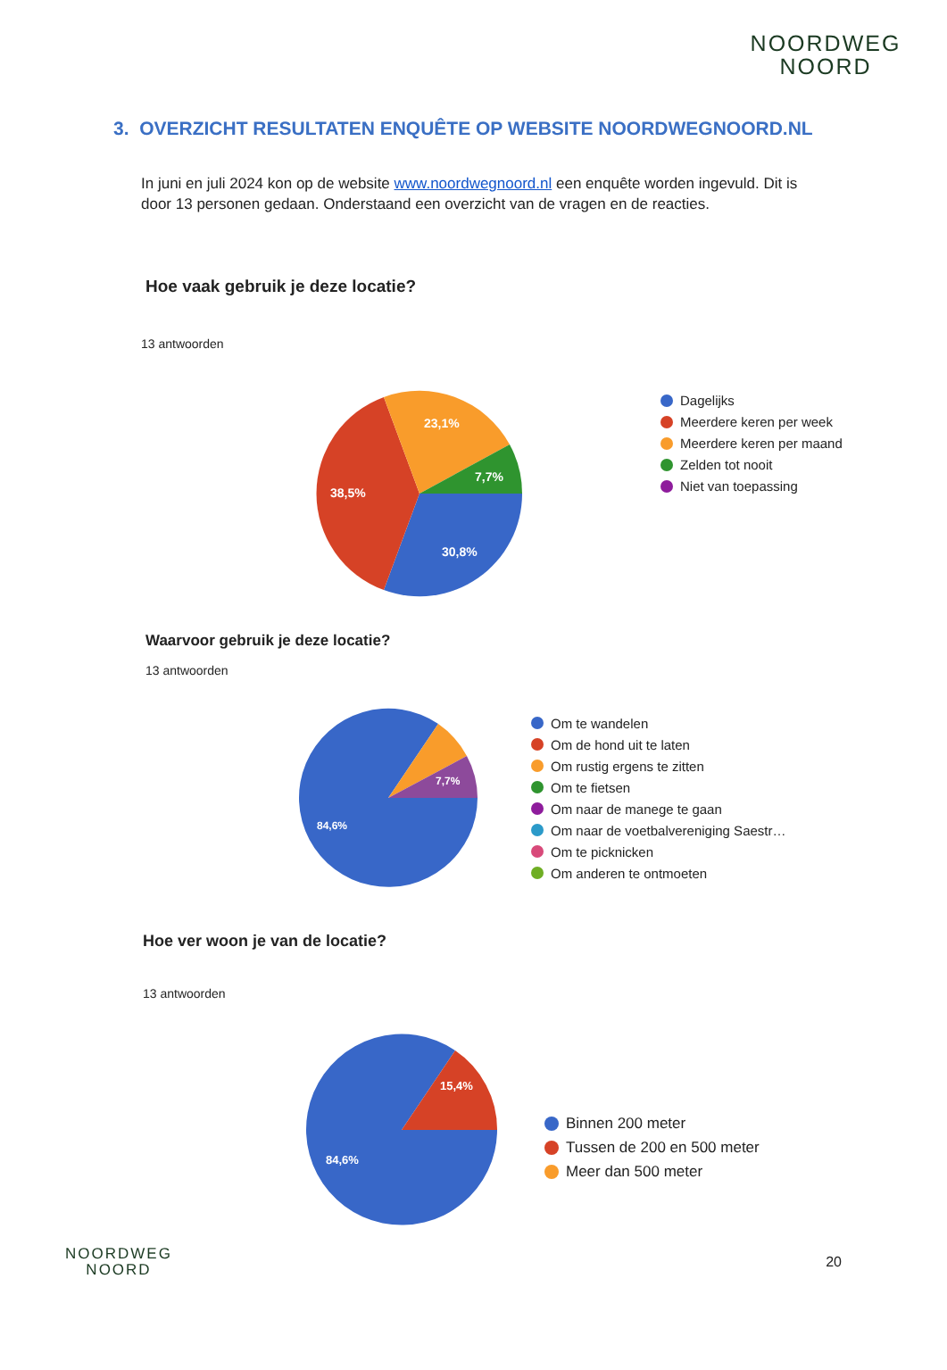NOORDWEG
NOORD
3. OVERZICHT RESULTATEN ENQUÊTE OP WEBSITE NOORDWEGNOORD.NL
In juni en juli 2024 kon op de website www.noordwegnoord.nl een enquête worden ingevuld. Dit is door 13 personen gedaan. Onderstaand een overzicht van de vragen en de reacties.
Hoe vaak gebruik je deze locatie?
13 antwoorden
30,8%
38,5%
23,1%
7,7%
Dagelijks
Meerdere keren per week
Meerdere keren per maand
Zelden tot nooit
Niet van toepassing
Waarvoor gebruik je deze locatie?
13 antwoorden
84,6%
7,7%
Om te wandelen
Om de hond uit te laten
Om rustig ergens te zitten
Om te fietsen
Om naar de manege te gaan
Om naar de voetbalvereniging Saestr…
Om te picknicken
Om anderen te ontmoeten
Hoe ver woon je van de locatie?
13 antwoorden
84,6%
15,4%
Binnen 200 meter
Tussen de 200 en 500 meter
Meer dan 500 meter
NOORDWEG
NOORD
20